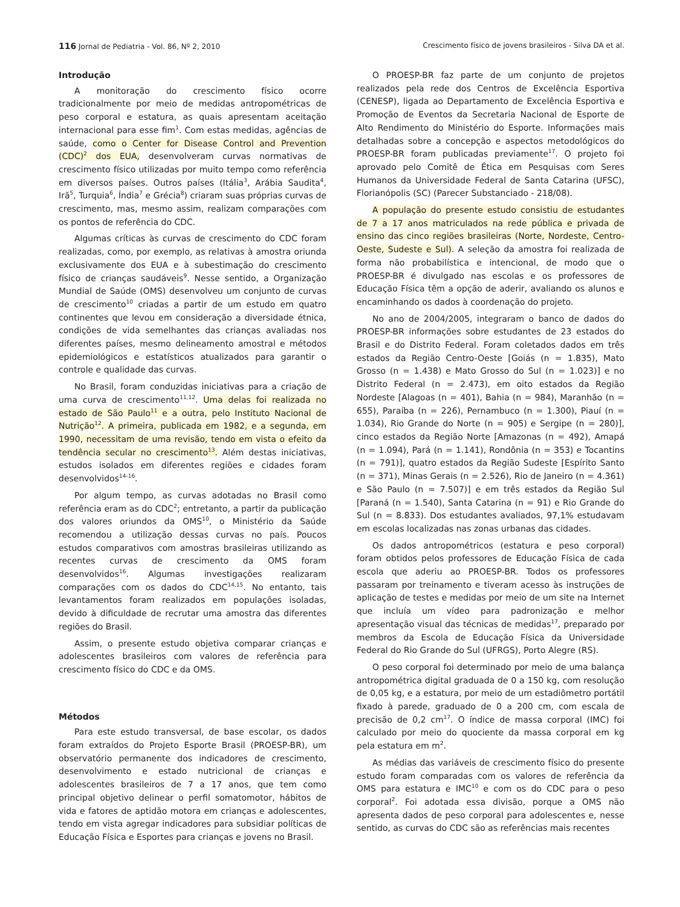116 Jornal de Pediatria - Vol. 86, Nº 2, 2010 Crescimento físico de jovens brasileiros - Silva DA et al.
Introdução
A monitoração do crescimento físico ocorre tradicionalmente por meio de medidas antropométricas de peso corporal e estatura, as quais apresentam aceitação internacional para esse fim<sup>1</sup>. Com estas medidas, agências de saúde, como o Center for Disease Control and Prevention (CDC)<sup>2</sup> dos EUA, desenvolveram curvas normativas de crescimento físico utilizadas por muito tempo como referência em diversos países. Outros países (Itália<sup>3</sup>, Arábia Saudita<sup>4</sup>, Irã<sup>5</sup>, Turquia<sup>6</sup>, Índia<sup>7</sup> e Grécia<sup>8</sup>) criaram suas próprias curvas de crescimento, mas, mesmo assim, realizam comparações com os pontos de referência do CDC.
Algumas críticas às curvas de crescimento do CDC foram realizadas, como, por exemplo, as relativas à amostra oriunda exclusivamente dos EUA e à subestimação do crescimento físico de crianças saudáveis<sup>9</sup>. Nesse sentido, a Organização Mundial de Saúde (OMS) desenvolveu um conjunto de curvas de crescimento<sup>10</sup> criadas a partir de um estudo em quatro continentes que levou em consideração a diversidade étnica, condições de vida semelhantes das crianças avaliadas nos diferentes países, mesmo delineamento amostral e métodos epidemiológicos e estatísticos atualizados para garantir o controle e qualidade das curvas.
No Brasil, foram conduzidas iniciativas para a criação de uma curva de crescimento<sup>11,12</sup>. Uma delas foi realizada no estado de São Paulo<sup>11</sup> e a outra, pelo Instituto Nacional de Nutrição<sup>12</sup>. A primeira, publicada em 1982, e a segunda, em 1990, necessitam de uma revisão, tendo em vista o efeito da tendência secular no crescimento<sup>13</sup>. Além destas iniciativas, estudos isolados em diferentes regiões e cidades foram desenvolvidos<sup>14-16</sup>.
Por algum tempo, as curvas adotadas no Brasil como referência eram as do CDC<sup>2</sup>; entretanto, a partir da publicação dos valores oriundos da OMS<sup>10</sup>, o Ministério da Saúde recomendou a utilização dessas curvas no país. Poucos estudos comparativos com amostras brasileiras utilizando as recentes curvas de crescimento da OMS foram desenvolvidos<sup>16</sup>. Algumas investigações realizaram comparações com os dados do CDC<sup>14,15</sup>. No entanto, tais levantamentos foram realizados em populações isoladas, devido à dificuldade de recrutar uma amostra das diferentes regiões do Brasil.
Assim, o presente estudo objetiva comparar crianças e adolescentes brasileiros com valores de referência para crescimento físico do CDC e da OMS.
Métodos
Para este estudo transversal, de base escolar, os dados foram extraídos do Projeto Esporte Brasil (PROESP-BR), um observatório permanente dos indicadores de crescimento, desenvolvimento e estado nutricional de crianças e adolescentes brasileiros de 7 a 17 anos, que tem como principal objetivo delinear o perfil somatomotor, hábitos de vida e fatores de aptidão motora em crianças e adolescentes, tendo em vista agregar indicadores para subsidiar políticas de Educação Física e Esportes para crianças e jovens no Brasil.
O PROESP-BR faz parte de um conjunto de projetos realizados pela rede dos Centros de Excelência Esportiva (CENESP), ligada ao Departamento de Excelência Esportiva e Promoção de Eventos da Secretaria Nacional de Esporte de Alto Rendimento do Ministério do Esporte. Informações mais detalhadas sobre a concepção e aspectos metodológicos do PROESP-BR foram publicadas previamente<sup>17</sup>. O projeto foi aprovado pelo Comitê de Ética em Pesquisas com Seres Humanos da Universidade Federal de Santa Catarina (UFSC), Florianópolis (SC) (Parecer Substanciado - 218/08).
A população do presente estudo consistiu de estudantes de 7 a 17 anos matriculados na rede pública e privada de ensino das cinco regiões brasileiras (Norte, Nordeste, Centro-Oeste, Sudeste e Sul). A seleção da amostra foi realizada de forma não probabilística e intencional, de modo que o PROESP-BR é divulgado nas escolas e os professores de Educação Física têm a opção de aderir, avaliando os alunos e encaminhando os dados à coordenação do projeto.
No ano de 2004/2005, integraram o banco de dados do PROESP-BR informações sobre estudantes de 23 estados do Brasil e do Distrito Federal. Foram coletados dados em três estados da Região Centro-Oeste [Goiás (n = 1.835), Mato Grosso (n = 1.438) e Mato Grosso do Sul (n = 1.023)] e no Distrito Federal (n = 2.473), em oito estados da Região Nordeste [Alagoas (n = 401), Bahia (n = 984), Maranhão (n = 655), Paraíba (n = 226), Pernambuco (n = 1.300), Piauí (n = 1.034), Rio Grande do Norte (n = 905) e Sergipe (n = 280)], cinco estados da Região Norte [Amazonas (n = 492), Amapá (n = 1.094), Pará (n = 1.141), Rondônia (n = 353) e Tocantins (n = 791)], quatro estados da Região Sudeste [Espírito Santo (n = 371), Minas Gerais (n = 2.526), Rio de Janeiro (n = 4.361) e São Paulo (n = 7.507)] e em três estados da Região Sul [Paraná (n = 1.540), Santa Catarina (n = 91) e Rio Grande do Sul (n = 8.833). Dos estudantes avaliados, 97,1% estudavam em escolas localizadas nas zonas urbanas das cidades.
Os dados antropométricos (estatura e peso corporal) foram obtidos pelos professores de Educação Física de cada escola que aderiu ao PROESP-BR. Todos os professores passaram por treinamento e tiveram acesso às instruções de aplicação de testes e medidas por meio de um site na Internet que incluía um vídeo para padronização e melhor apresentação visual das técnicas de medidas<sup>17</sup>, preparado por membros da Escola de Educação Física da Universidade Federal do Rio Grande do Sul (UFRGS), Porto Alegre (RS).
O peso corporal foi determinado por meio de uma balança antropométrica digital graduada de 0 a 150 kg, com resolução de 0,05 kg, e a estatura, por meio de um estadiômetro portátil fixado à parede, graduado de 0 a 200 cm, com escala de precisão de 0,2 cm<sup>17</sup>. O índice de massa corporal (IMC) foi calculado por meio do quociente da massa corporal em kg pela estatura em m<sup>2</sup>.
As médias das variáveis de crescimento físico do presente estudo foram comparadas com os valores de referência da OMS para estatura e IMC<sup>10</sup> e com os do CDC para o peso corporal<sup>2</sup>. Foi adotada essa divisão, porque a OMS não apresenta dados de peso corporal para adolescentes e, nesse sentido, as curvas do CDC são as referências mais recentes